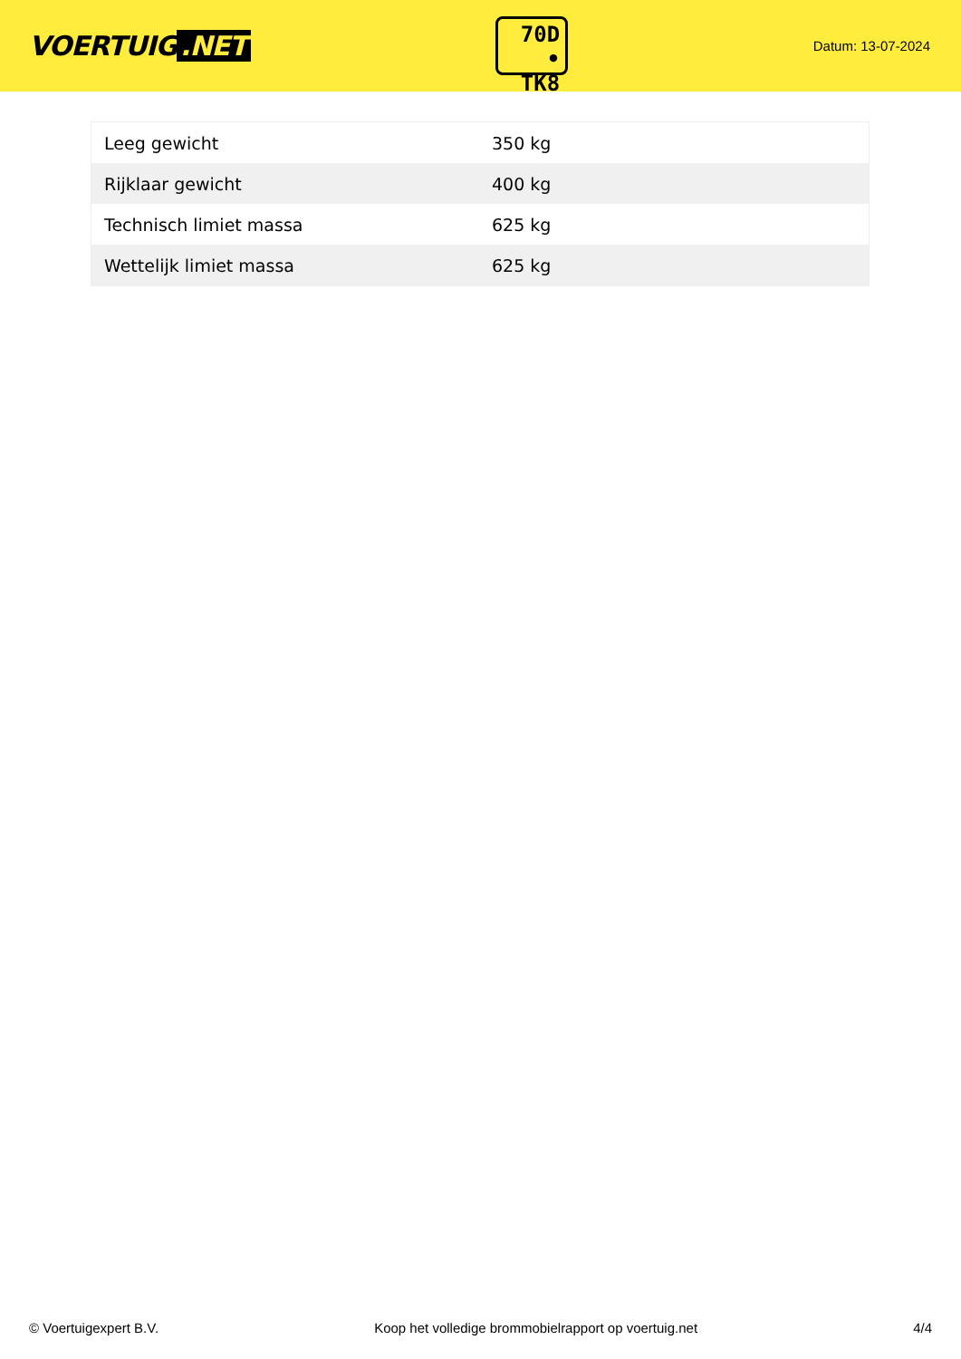VOERTUIG.NET
70D
• TK8
Datum: 13-07-2024
| Leeg gewicht | 350 kg |
| Rijklaar gewicht | 400 kg |
| Technisch limiet massa | 625 kg |
| Wettelijk limiet massa | 625 kg |
© Voertuigexpert B.V. Koop het volledige brommobielrapport op voertuig.net 4/4